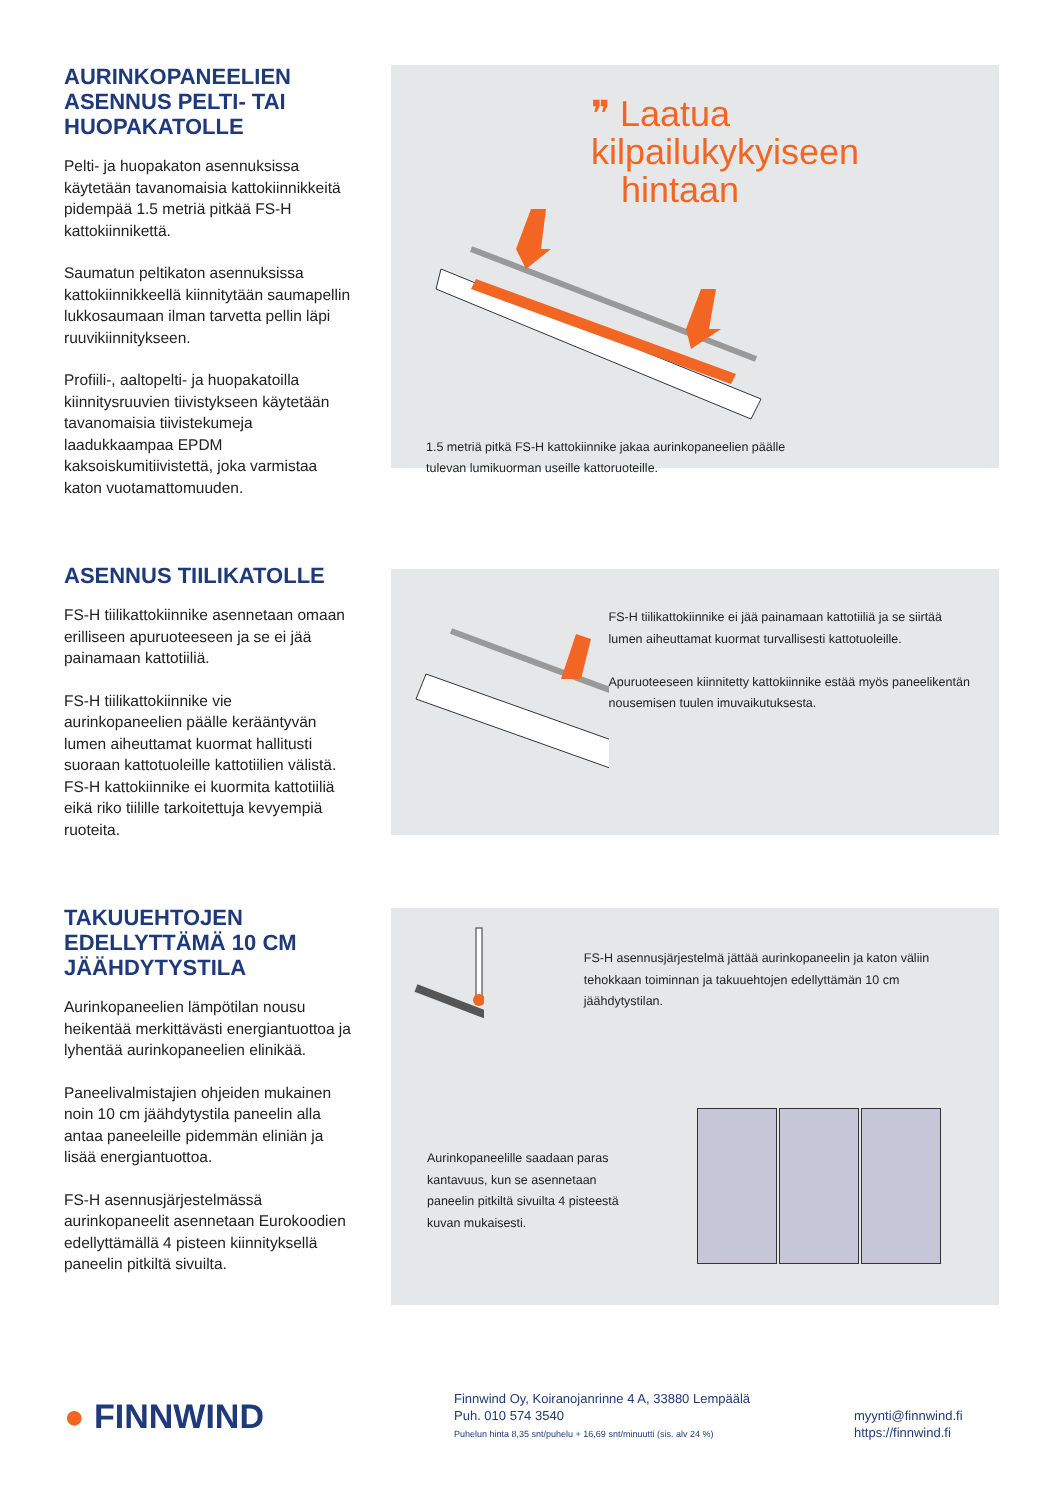AURINKOPANEELIEN ASENNUS PELTI- TAI HUOPAKATOLLE
Pelti- ja huopakaton asennuksissa käytetään tavanomaisia kattokiinnikkeitä pidempää 1.5 metriä pitkää FS-H kattokiinnikettä.
Saumatun peltikaton asennuksissa kattokiinnikkeellä kiinnitytään saumapellin lukkosaumaan ilman tarvetta pellin läpi ruuvikiinnitykseen.
Profiili-, aaltopelti- ja huopakatoilla kiinnitysruuvien tiivistykseen käytetään tavanomaisia tiivistekumeja laadukkaampaa EPDM kaksoiskumitiivistettä, joka varmistaa katon vuotamattomuuden.
❞ Laatua kilpailukykyiseen
hintaan
1.5 metriä pitkä FS-H kattokiinnike jakaa aurinkopaneelien päälle
tulevan lumikuorman useille kattoruoteille.
ASENNUS TIILIKATOLLE
FS-H tiilikattokiinnike asennetaan omaan erilliseen apuruoteeseen ja se ei jää painamaan kattotiiliä.
FS-H tiilikattokiinnike vie aurinkopaneelien päälle kerääntyvän lumen aiheuttamat kuormat hallitusti suoraan kattotuoleille kattotiilien välistä. FS-H kattokiinnike ei kuormita kattotiiliä eikä riko tiilille tarkoitettuja kevyempiä ruoteita.
FS-H tiilikattokiinnike ei jää painamaan kattotiiliä ja se siirtää lumen aiheuttamat kuormat turvallisesti kattotuoleille.
Apuruoteeseen kiinnitetty kattokiinnike estää myös paneelikentän nousemisen tuulen imuvaikutuksesta.
TAKUUEHTOJEN EDELLYTTÄMÄ 10 CM JÄÄHDYTYSTILA
Aurinkopaneelien lämpötilan nousu heikentää merkittävästi energiantuottoa ja lyhentää aurinkopaneelien elinikää.
Paneelivalmistajien ohjeiden mukainen noin 10 cm jäähdytystila paneelin alla antaa paneeleille pidemmän eliniän ja lisää energiantuottoa.
FS-H asennusjärjestelmässä aurinkopaneelit asennetaan Eurokoodien edellyttämällä 4 pisteen kiinnityksellä paneelin pitkiltä sivuilta.
FS-H asennusjärjestelmä jättää aurinkopaneelin ja katon väliin tehokkaan toiminnan ja takuuehtojen edellyttämän 10 cm jäähdytystilan.
Aurinkopaneelille saadaan paras kantavuus, kun se asennetaan paneelin pitkiltä sivuilta 4 pisteestä kuvan mukaisesti.
● FINNWIND
Finnwind Oy, Koiranojanrinne 4 A, 33880 Lempäälä
Puh. 010 574 3540
Puhelun hinta 8,35 snt/puhelu + 16,69 snt/minuutti (sis. alv 24 %)
myynti@finnwind.fi
https://finnwind.fi